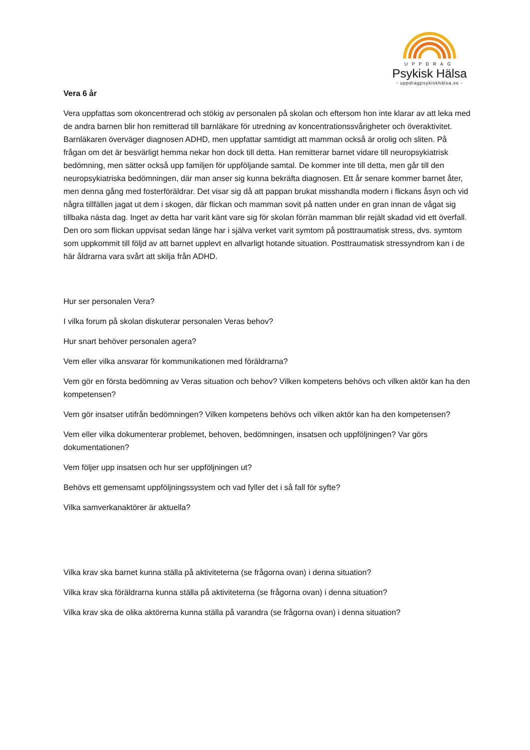UPPDRAG
Psykisk Hälsa
- uppdragpsykiskhälsa.se -
Vera 6 år
Vera uppfattas som okoncentrerad och stökig av personalen på skolan och eftersom hon inte klarar av att leka med de andra barnen blir hon remitterad till barnläkare för utredning av koncentrationssvårigheter och överaktivitet. Barnläkaren överväger diagnosen ADHD, men uppfattar samtidigt att mamman också är orolig och sliten. På frågan om det är besvärligt hemma nekar hon dock till detta. Han remitterar barnet vidare till neuropsykiatrisk bedömning, men sätter också upp familjen för uppföljande samtal. De kommer inte till detta, men går till den neuropsykiatriska bedömningen, där man anser sig kunna bekräfta diagnosen. Ett år senare kommer barnet åter, men denna gång med fosterföräldrar. Det visar sig då att pappan brukat misshandla modern i flickans åsyn och vid några tillfällen jagat ut dem i skogen, där flickan och mamman sovit på natten under en gran innan de vågat sig tillbaka nästa dag. Inget av detta har varit känt vare sig för skolan förrän mamman blir rejält skadad vid ett överfall. Den oro som flickan uppvisat sedan länge har i själva verket varit symtom på posttraumatisk stress, dvs. symtom som uppkommit till följd av att barnet upplevt en allvarligt hotande situation. Posttraumatisk stressyndrom kan i de här åldrarna vara svårt att skilja från ADHD.
Hur ser personalen Vera?
I vilka forum på skolan diskuterar personalen Veras behov?
Hur snart behöver personalen agera?
Vem eller vilka ansvarar för kommunikationen med föräldrarna?
Vem gör en första bedömning av Veras situation och behov? Vilken kompetens behövs och vilken aktör kan ha den kompetensen?
Vem gör insatser utifrån bedömningen? Vilken kompetens behövs och vilken aktör kan ha den kompetensen?
Vem eller vilka dokumenterar problemet, behoven, bedömningen, insatsen och uppföljningen? Var görs dokumentationen?
Vem följer upp insatsen och hur ser uppföljningen ut?
Behövs ett gemensamt uppföljningssystem och vad fyller det i så fall för syfte?
Vilka samverkanaktörer är aktuella?
Vilka krav ska barnet kunna ställa på aktiviteterna (se frågorna ovan) i denna situation?
Vilka krav ska föräldrarna kunna ställa på aktiviteterna (se frågorna ovan) i denna situation?
Vilka krav ska de olika aktörerna kunna ställa på varandra (se frågorna ovan) i denna situation?